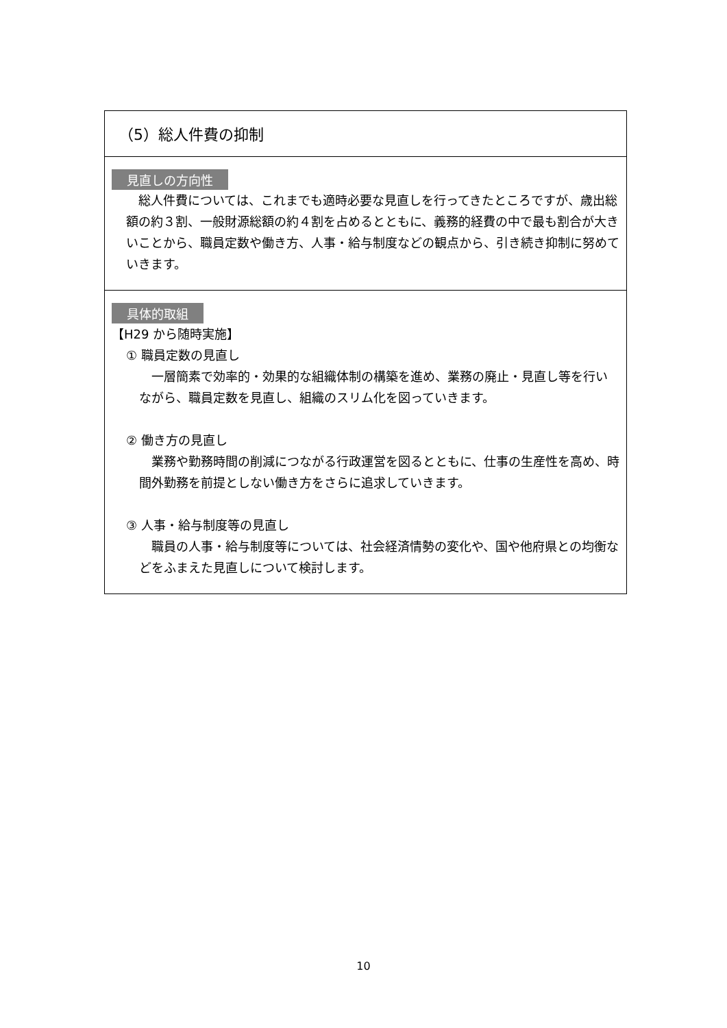（5）総人件費の抑制
見直しの方向性
　総人件費については、これまでも適時必要な見直しを行ってきたところですが、歳出総額の約３割、一般財源総額の約４割を占めるとともに、義務的経費の中で最も割合が大きいことから、職員定数や働き方、人事・給与制度などの観点から、引き続き抑制に努めていきます。
具体的取組
【H29 から随時実施】
① 職員定数の見直し
　一層簡素で効率的・効果的な組織体制の構築を進め、業務の廃止・見直し等を行いながら、職員定数を見直し、組織のスリム化を図っていきます。
② 働き方の見直し
　業務や勤務時間の削減につながる行政運営を図るとともに、仕事の生産性を高め、時間外勤務を前提としない働き方をさらに追求していきます。
③ 人事・給与制度等の見直し
　職員の人事・給与制度等については、社会経済情勢の変化や、国や他府県との均衡などをふまえた見直しについて検討します。
10